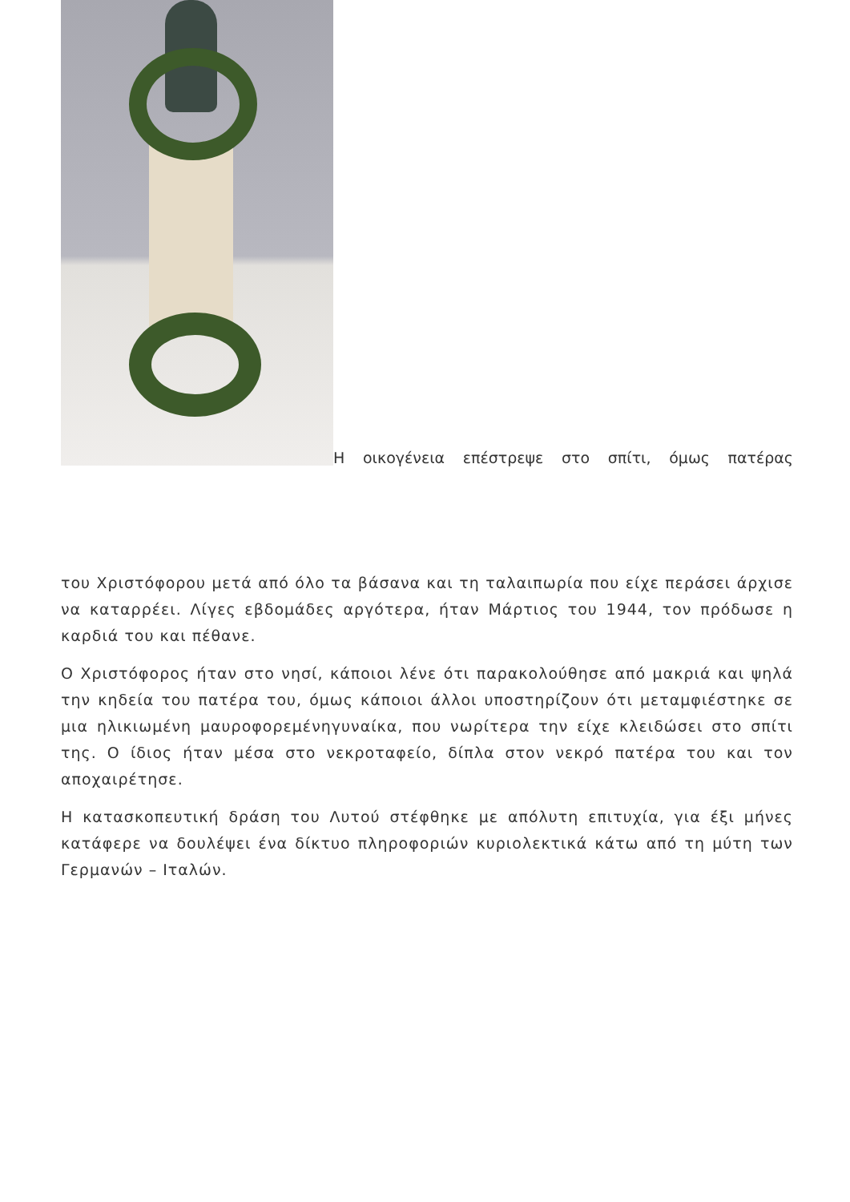Η οικογένεια επέστρεψε στο σπίτι, όμως πατέρας
του Χριστόφορου μετά από όλο τα βάσανα και τη ταλαιπωρία που είχε περάσει άρχισε να καταρρέει. Λίγες εβδομάδες αργότερα, ήταν Μάρτιος του 1944, τον πρόδωσε η καρδιά του και πέθανε.
Ο Χριστόφορος ήταν στο νησί, κάποιοι λένε ότι παρακολούθησε από μακριά και ψηλά την κηδεία του πατέρα του, όμως κάποιοι άλλοι υποστηρίζουν ότι μεταμφιέστηκε σε μια ηλικιωμένη μαυροφορεμένηγυναίκα, που νωρίτερα την είχε κλειδώσει στο σπίτι της. Ο ίδιος ήταν μέσα στο νεκροταφείο, δίπλα στον νεκρό πατέρα του και τον αποχαιρέτησε.
Η κατασκοπευτική δράση του Λυτού στέφθηκε με απόλυτη επιτυχία, για έξι μήνες κατάφερε να δουλέψει ένα δίκτυο πληροφοριών κυριολεκτικά κάτω από τη μύτη των Γερμανών – Ιταλών.